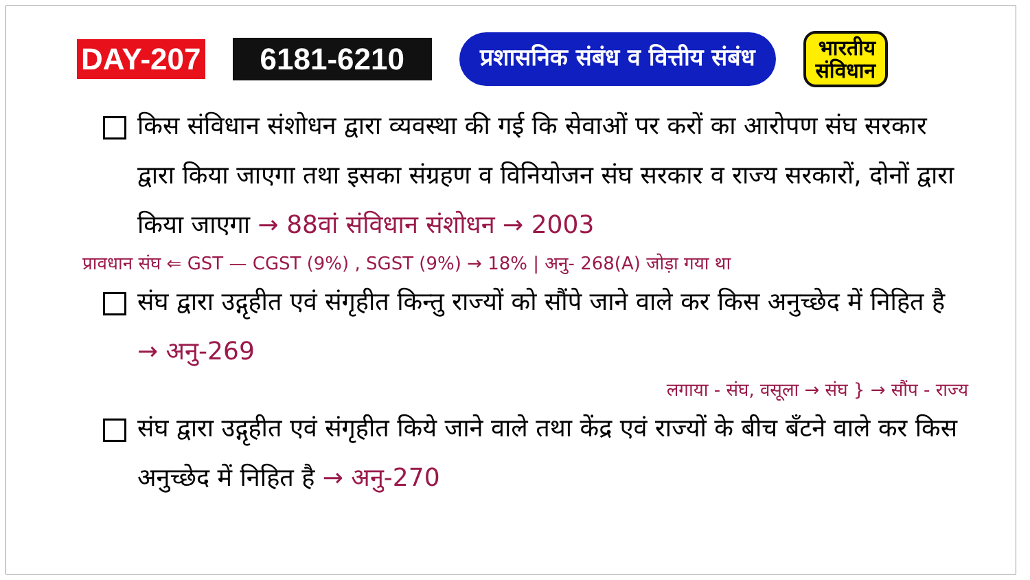DAY-207 6181-6210
प्रशासनिक संबंध व वित्तीय संबंध
भारतीय
संविधान
किस संविधान संशोधन द्वारा व्यवस्था की गई कि सेवाओं पर करों का आरोपण संघ सरकार द्वारा किया जाएगा तथा इसका संग्रहण व विनियोजन संघ सरकार व राज्य सरकारों, दोनों द्वारा किया जाएगा → 88वां संविधान संशोधन → 2003
प्रावधान संघ ⇐ GST — CGST (9%) , SGST (9%) → 18% | अनु- 268(A) जोड़ा गया था
संघ द्वारा उद्गृहीत एवं संगृहीत किन्तु राज्यों को सौंपे जाने वाले कर किस अनुच्छेद में निहित है → अनु-269
लगाया - संघ, वसूला → संघ } → सौंप - राज्य
संघ द्वारा उद्गृहीत एवं संगृहीत किये जाने वाले तथा केंद्र एवं राज्यों के बीच बँटने वाले कर किस अनुच्छेद में निहित है → अनु-270